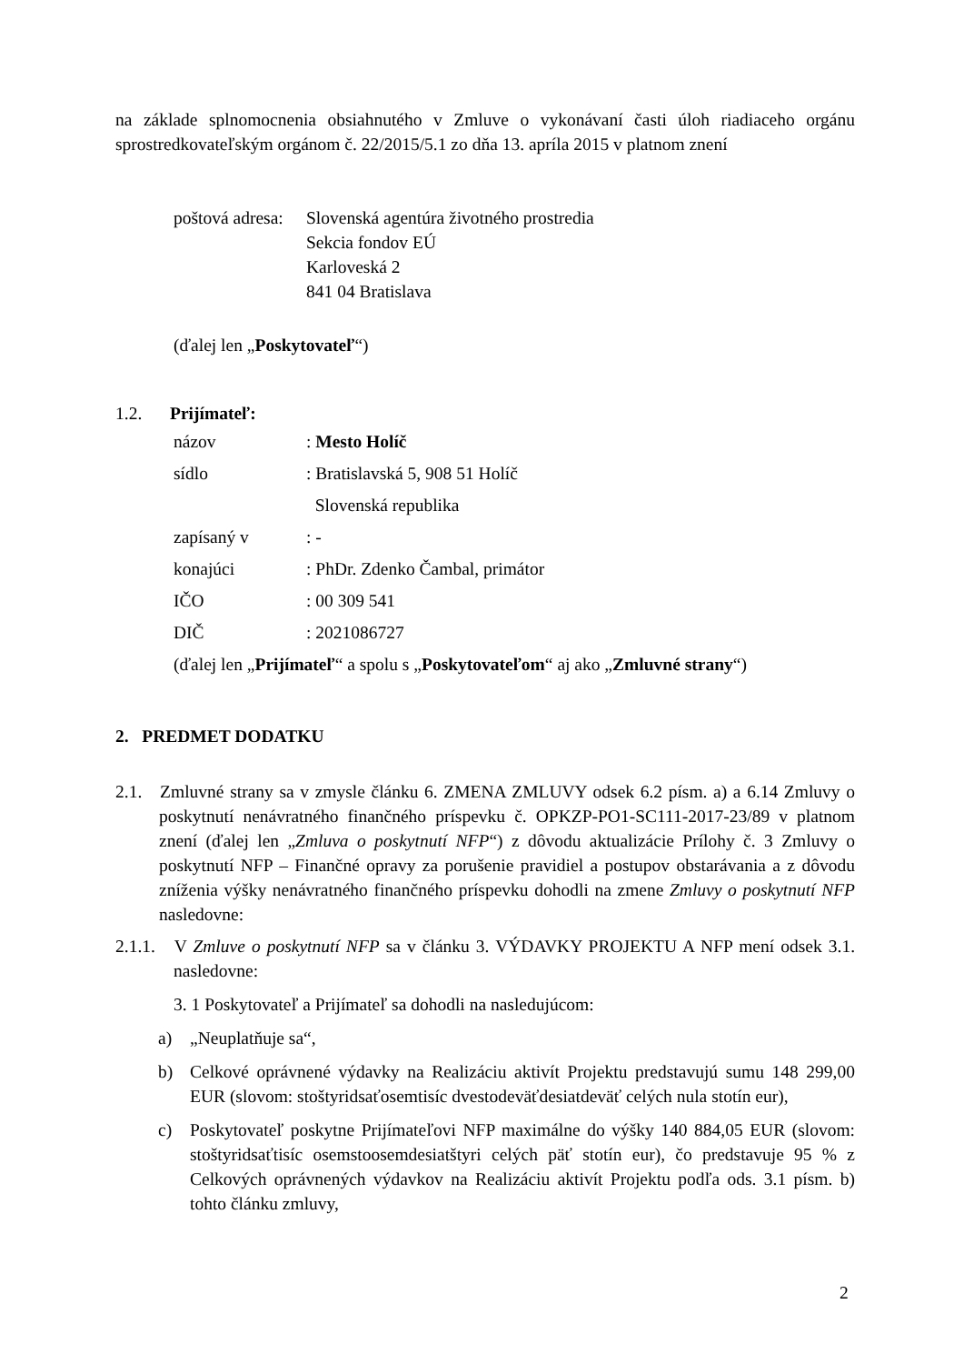na základe splnomocnenia obsiahnutého v Zmluve o vykonávaní časti úloh riadiaceho orgánu sprostredkovateľským orgánom č. 22/2015/5.1 zo dňa 13. apríla 2015 v platnom znení
poštová adresa: Slovenská agentúra životného prostredia
Sekcia fondov EÚ
Karloveská 2
841 04 Bratislava
(ďalej len „Poskytovateľ“)
1.2. Prijímateľ:
názov: Mesto Holíč
sídlo: Bratislavská 5, 908 51 Holíč
Slovenská republika
zapísaný v: -
konajúci: PhDr. Zdenko Čambal, primátor
IČO: 00 309 541
DIČ: 2021086727
(ďalej len „Prijímateľ“ a spolu s „Poskytovateľom“ aj ako „Zmluvné strany“)
2. PREDMET DODATKU
2.1. Zmluvné strany sa v zmysle článku 6. ZMENA ZMLUVY odsek 6.2 písm. a) a 6.14 Zmluvy o poskytnutí nenávratného finančného príspevku č. OPKZP-PO1-SC111-2017-23/89 v platnom znení (ďalej len „Zmluva o poskytnutí NFP“) z dôvodu aktualizácie Prílohy č. 3 Zmluvy o poskytnutí NFP – Finančné opravy za porušenie pravidiel a postupov obstarávania a z dôvodu zníženia výšky nenávratného finančného príspevku dohodli na zmene Zmluvy o poskytnutí NFP nasledovne:
2.1.1. V Zmluve o poskytnutí NFP sa v článku 3. VÝDAVKY PROJEKTU A NFP mení odsek 3.1. nasledovne:
3. 1 Poskytovateľ a Prijímateľ sa dohodli na nasledujúcom:
a) „Neuplatňuje sa“,
b) Celkové oprávnené výdavky na Realizáciu aktivít Projektu predstavujú sumu 148 299,00 EUR (slovom: stoštyridsaťosemtisíc dvestodeväťdesiatdeväť celých nula stotín eur),
c) Poskytovateľ poskytne Prijímateľovi NFP maximálne do výšky 140 884,05 EUR (slovom: stoštyridsaťtisíc osemstoosemdesiatštyri celých päť stotín eur), čo predstavuje 95 % z Celkových oprávnených výdavkov na Realizáciu aktivít Projektu podľa ods. 3.1 písm. b) tohto článku zmluvy,
2